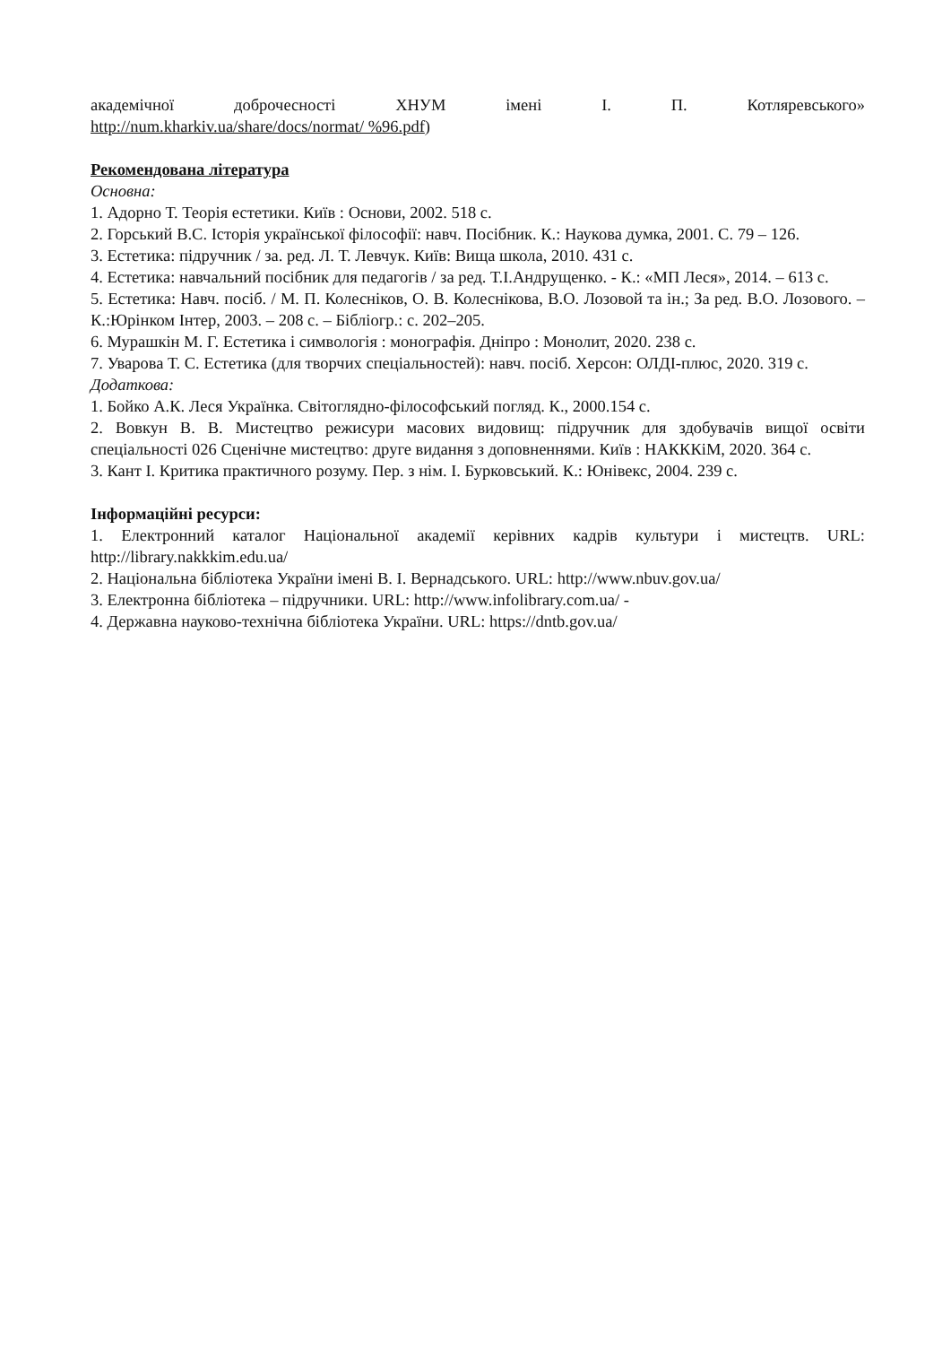академічної доброчесності ХНУМ імені І. П. Котляревського»
http://num.kharkiv.ua/share/docs/normat/ %96.pdf)
Рекомендована література
Основна:
1. Адорно Т. Теорія естетики. Київ : Основи, 2002. 518 с.
2. Горський В.С. Історія української філософії: навч. Посібник. К.: Наукова думка, 2001. С. 79 – 126.
3. Естетика: підручник / за. ред. Л. Т. Левчук. Київ: Вища школа, 2010. 431 с.
4. Естетика: навчальний посібник для педагогів / за ред. Т.І.Андрущенко. - К.: «МП Леся», 2014. – 613 с.
5. Естетика: Навч. посіб. / М. П. Колесніков, О. В. Колеснікова, В.О. Лозовой та ін.; За ред. В.О. Лозового. – К.:Юрінком Інтер, 2003. – 208 с. – Бібліогр.: с. 202–205.
6. Мурашкін М. Г. Естетика і символогія : монографія. Дніпро : Монолит, 2020. 238 с.
7. Уварова Т. С. Естетика (для творчих спеціальностей): навч. посіб. Херсон: ОЛДІ-плюс, 2020. 319 с.
Додаткова:
1. Бойко А.К. Леся Українка. Світоглядно-філософський погляд. К., 2000.154 с.
2. Вовкун В. В. Мистецтво режисури масових видовищ: підручник для здобувачів вищої освіти спеціальності 026 Сценічне мистецтво: друге видання з доповненнями. Київ : НАКККіМ, 2020. 364 с.
3. Кант І. Критика практичного розуму. Пер. з нім. І. Бурковський. К.: Юнівекс, 2004. 239 с.
Інформаційні ресурси:
1. Електронний каталог Національної академії керівних кадрів культури і мистецтв. URL: http://library.nakkkim.edu.ua/
2. Національна бібліотека України імені В. І. Вернадського. URL: http://www.nbuv.gov.ua/
3. Електронна бібліотека – підручники. URL: http://www.infolibrary.com.ua/ -
4. Державна науково-технічна бібліотека України. URL: https://dntb.gov.ua/